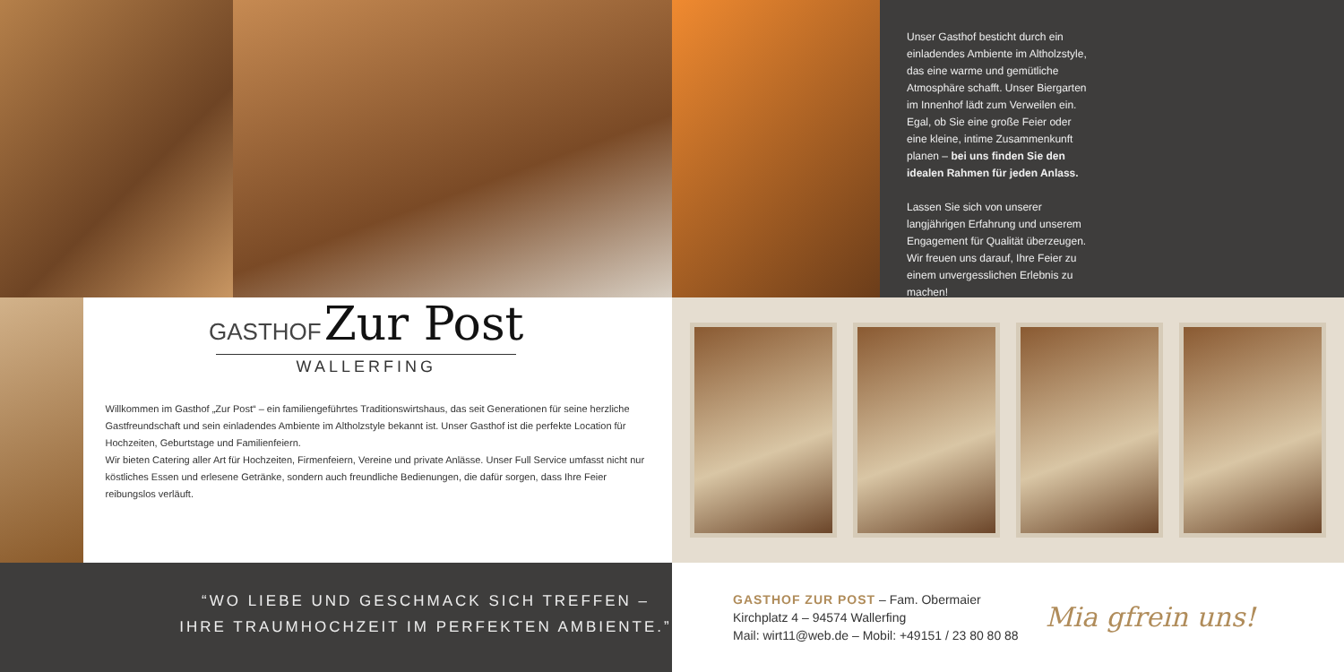Unser Gasthof besticht durch ein einladendes Ambiente im Altholzstyle, das eine warme und gemütliche Atmosphäre schafft. Unser Biergarten im Innenhof lädt zum Verweilen ein. Egal, ob Sie eine große Feier oder eine kleine, intime Zusammenkunft planen – bei uns finden Sie den idealen Rahmen für jeden Anlass.
Lassen Sie sich von unserer langjährigen Erfahrung und unserem Engagement für Qualität überzeugen. Wir freuen uns darauf, Ihre Feier zu einem unvergesslichen Erlebnis zu machen!
GASTHOF Zur Post
WALLERFING
Willkommen im Gasthof „Zur Post“ – ein familiengeführtes Traditionswirtshaus, das seit Generationen für seine herzliche Gastfreundschaft und sein einladendes Ambiente im Altholzstyle bekannt ist. Unser Gasthof ist die perfekte Location für Hochzeiten, Geburtstage und Familienfeiern.
Wir bieten Catering aller Art für Hochzeiten, Firmenfeiern, Vereine und private Anlässe. Unser Full Service umfasst nicht nur köstliches Essen und erlesene Getränke, sondern auch freundliche Bedienungen, die dafür sorgen, dass Ihre Feier reibungslos verläuft.
“WO LIEBE UND GESCHMACK SICH TREFFEN –
IHRE TRAUMHOCHZEIT IM PERFEKTEN AMBIENTE.”
GASTHOF ZUR POST – Fam. Obermaier
Kirchplatz 4 – 94574 Wallerfing
Mail: wirt11@web.de – Mobil: +49151 / 23 80 80 88
Mia gfrein uns!